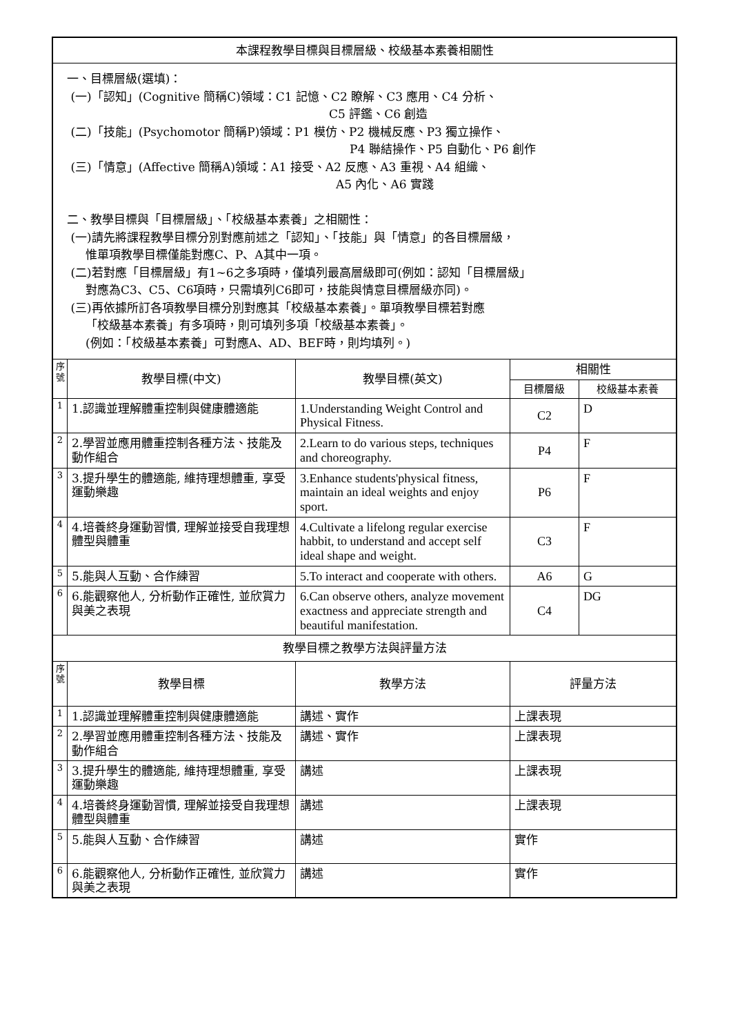| 本課程教學目標與目標層級、校級基本素養相關性 | | | | |
| 一、目標層級(選填)： (一)「認知」(Cognitive 簡稱C)領域：C1 記憶、C2 瞭解、C3 應用、C4 分析、 C5 評鑑、C6 創造 (二)「技能」(Psychomotor 簡稱P)領域：P1 模仿、P2 機械反應、P3 獨立操作、 P4 聯結操作、P5 自動化、P6 創作 (三)「情意」(Affective 簡稱A)領域：A1 接受、A2 反應、A3 重視、A4 組織、 A5 內化、A6 實踐 二、教學目標與「目標層級」、「校級基本素養」之相關性： (一)請先將課程教學目標分別對應前述之「認知」、「技能」與「情意」的各目標層級， 惟單項教學目標僅能對應C、P、A其中一項。 (二)若對應「目標層級」有1~6之多項時，僅填列最高層級即可(例如：認知「目標層級」 對應為C3、C5、C6項時，只需填列C6即可，技能與情意目標層級亦同)。 (三)再依據所訂各項教學目標分別對應其「校級基本素養」。單項教學目標若對應 「校級基本素養」有多項時，則可填列多項「校級基本素養」。 (例如：「校級基本素養」可對應A、AD、BEF時，則均填列。) | | | | |
| 序 號 | 教學目標(中文) | 教學目標(英文) | 相關性 | |
| | | | 目標層級 | 校級基本素養 |
| 1 | 1.認識並理解體重控制與健康體適能 | 1.Understanding Weight Control and Physical Fitness. | C2 | D |
| 2 | 2.學習並應用體重控制各種方法、技能及動作組合 | 2.Learn to do various steps, techniques and choreography. | P4 | F |
| 3 | 3.提升學生的體適能, 維持理想體重, 享受運動樂趣 | 3.Enhance students'physical fitness, maintain an ideal weights and enjoy sport. | P6 | F |
| 4 | 4.培養終身運動習慣, 理解並接受自我理想體型與體重 | 4.Cultivate a lifelong regular exercise habbit, to understand and accept self ideal shape and weight. | C3 | F |
| 5 | 5.能與人互動、合作練習 | 5.To interact and cooperate with others. | A6 | G |
| 6 | 6.能觀察他人, 分析動作正確性, 並欣賞力與美之表現 | 6.Can observe others, analyze movement exactness and appreciate strength and beautiful manifestation. | C4 | DG |
| 教學目標之教學方法與評量方法 | | | | |
| 序 號 | 教學目標 | 教學方法 | 評量方法 | |
| 1 | 1.認識並理解體重控制與健康體適能 | 講述、實作 | 上課表現 | |
| 2 | 2.學習並應用體重控制各種方法、技能及動作組合 | 講述、實作 | 上課表現 | |
| 3 | 3.提升學生的體適能, 維持理想體重, 享受運動樂趣 | 講述 | 上課表現 | |
| 4 | 4.培養終身運動習慣, 理解並接受自我理想體型與體重 | 講述 | 上課表現 | |
| 5 | 5.能與人互動、合作練習 | 講述 | 實作 | |
| 6 | 6.能觀察他人, 分析動作正確性, 並欣賞力與美之表現 | 講述 | 實作 | |